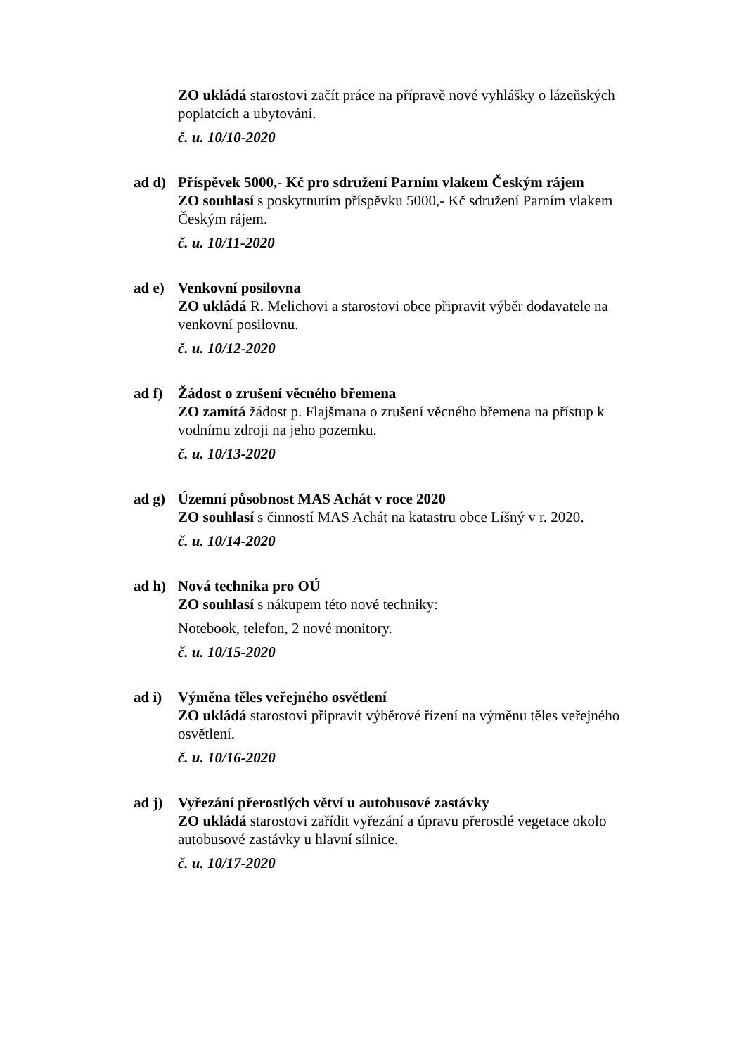ZO ukládá starostovi začít práce na přípravě nové vyhlášky o lázeňských poplatcích a ubytování.
č. u. 10/10-2020
ad d) Příspěvek 5000,- Kč pro sdružení Parním vlakem Českým rájem
ZO souhlasí s poskytnutím příspěvku 5000,- Kč sdružení Parním vlakem Českým rájem.
č. u. 10/11-2020
ad e) Venkovní posilovna
ZO ukládá R. Melichovi a starostovi obce připravit výběr dodavatele na venkovní posilovnu.
č. u. 10/12-2020
ad f) Žádost o zrušení věcného břemena
ZO zamítá žádost p. Flajšmana o zrušení věcného břemena na přístup k vodnímu zdroji na jeho pozemku.
č. u. 10/13-2020
ad g) Územní působnost MAS Achát v roce 2020
ZO souhlasí s činností MAS Achát na katastru obce Líšný v r. 2020.
č. u. 10/14-2020
ad h) Nová technika pro OÚ
ZO souhlasí s nákupem této nové techniky:
Notebook, telefon, 2 nové monitory.
č. u. 10/15-2020
ad i) Výměna těles veřejného osvětlení
ZO ukládá starostovi připravit výběrové řízení na výměnu těles veřejného osvětlení.
č. u. 10/16-2020
ad j) Vyřezání přerostlých větví u autobusové zastávky
ZO ukládá starostovi zařídit vyřezání a úpravu přerostlé vegetace okolo autobusové zastávky u hlavní silnice.
č. u. 10/17-2020